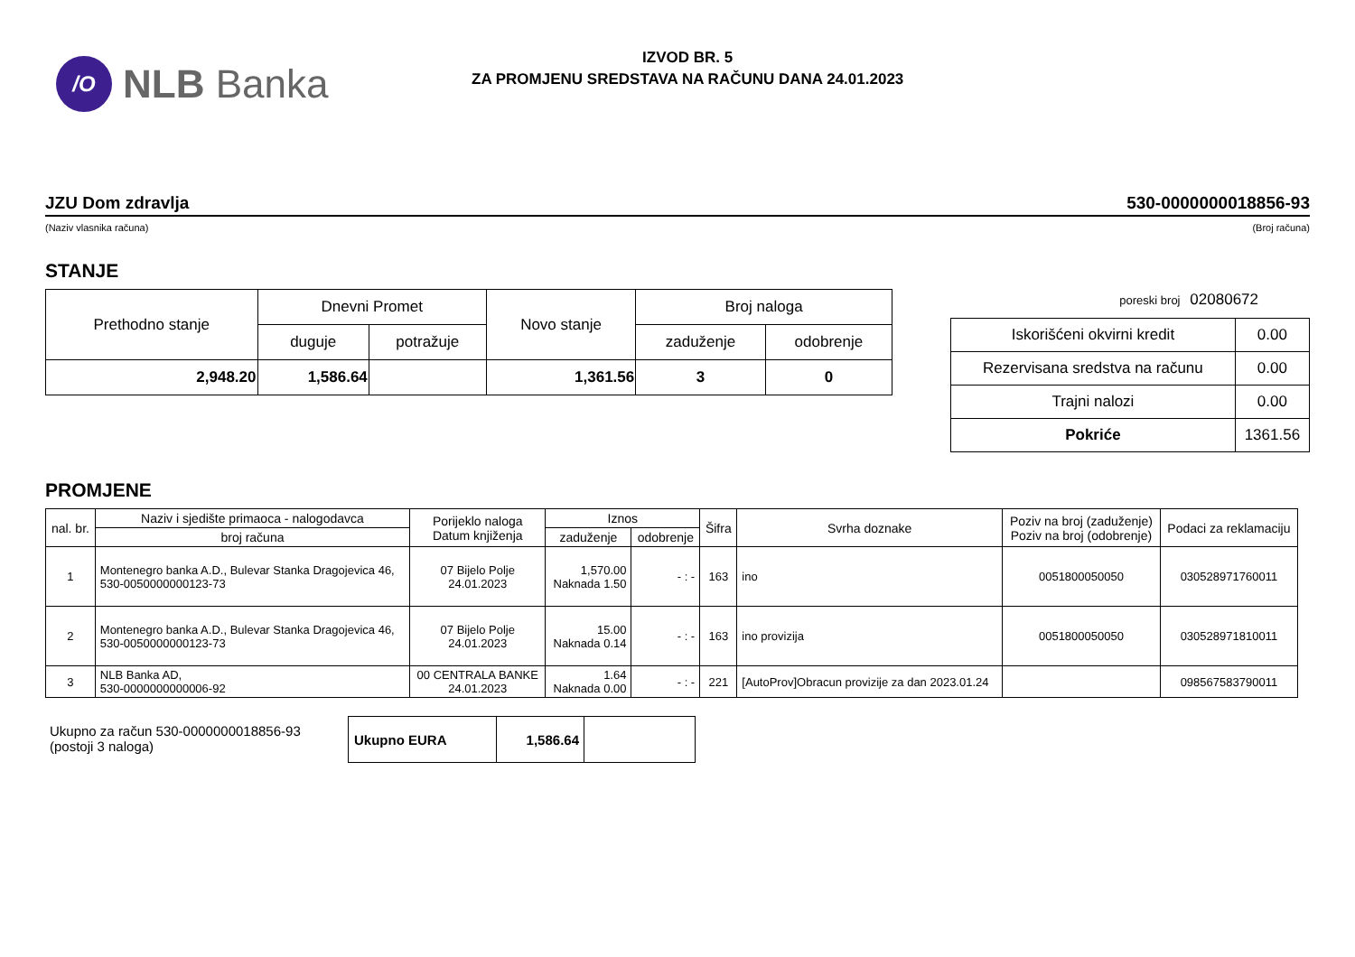/O
NLB Banka
IZVOD BR. 5
ZA PROMJENU SREDSTAVA NA RAČUNU DANA 24.01.2023
JZU Dom zdravlja 530-0000000018856-93
(Naziv vlasnika računa) (Broj računa)
STANJE
| Prethodno stanje | Dnevni Promet | | Novo stanje | Broj naloga | |
| --- | --- | --- | --- | --- | --- |
| | duguje | potražuje | | zaduženje | odobrenje |
| 2,948.20 | 1,586.64 | | 1,361.56 | 3 | 0 |
poreski broj 02080672
| Iskorišćeni okvirni kredit | 0.00 |
| Rezervisana sredstva na računu | 0.00 |
| Trajni nalozi | 0.00 |
| Pokriće | 1361.56 |
PROMJENE
| nal. br. | Naziv i sjedište primaoca - nalogodavca | Porijeklo naloga Datum knjiženja | Iznos | | Šifra | Svrha doznake | Poziv na broj (zaduženje) Poziv na broj (odobrenje) | Podaci za reklamaciju |
| --- | --- | --- | --- | --- | --- | --- | --- | --- |
| | broj računa | | zaduženje | odobrenje | | | | |
| 1 | Montenegro banka A.D., Bulevar Stanka Dragojevica 46, 530-0050000000123-73 | 07 Bijelo Polje 24.01.2023 | 1,570.00 Naknada 1.50 | - : - | 163 | ino | 0051800050050 | 030528971760011 |
| 2 | Montenegro banka A.D., Bulevar Stanka Dragojevica 46, 530-0050000000123-73 | 07 Bijelo Polje 24.01.2023 | 15.00 Naknada 0.14 | - : - | 163 | ino provizija | 0051800050050 | 030528971810011 |
| 3 | NLB Banka AD, 530-0000000000006-92 | 00 CENTRALA BANKE 24.01.2023 | 1.64 Naknada 0.00 | - : - | 221 | [AutoProv]Obracun provizije za dan 2023.01.24 | | 098567583790011 |
Ukupno za račun 530-0000000018856-93
(postoji 3 naloga)
| Ukupno EURA | 1,586.64 | |